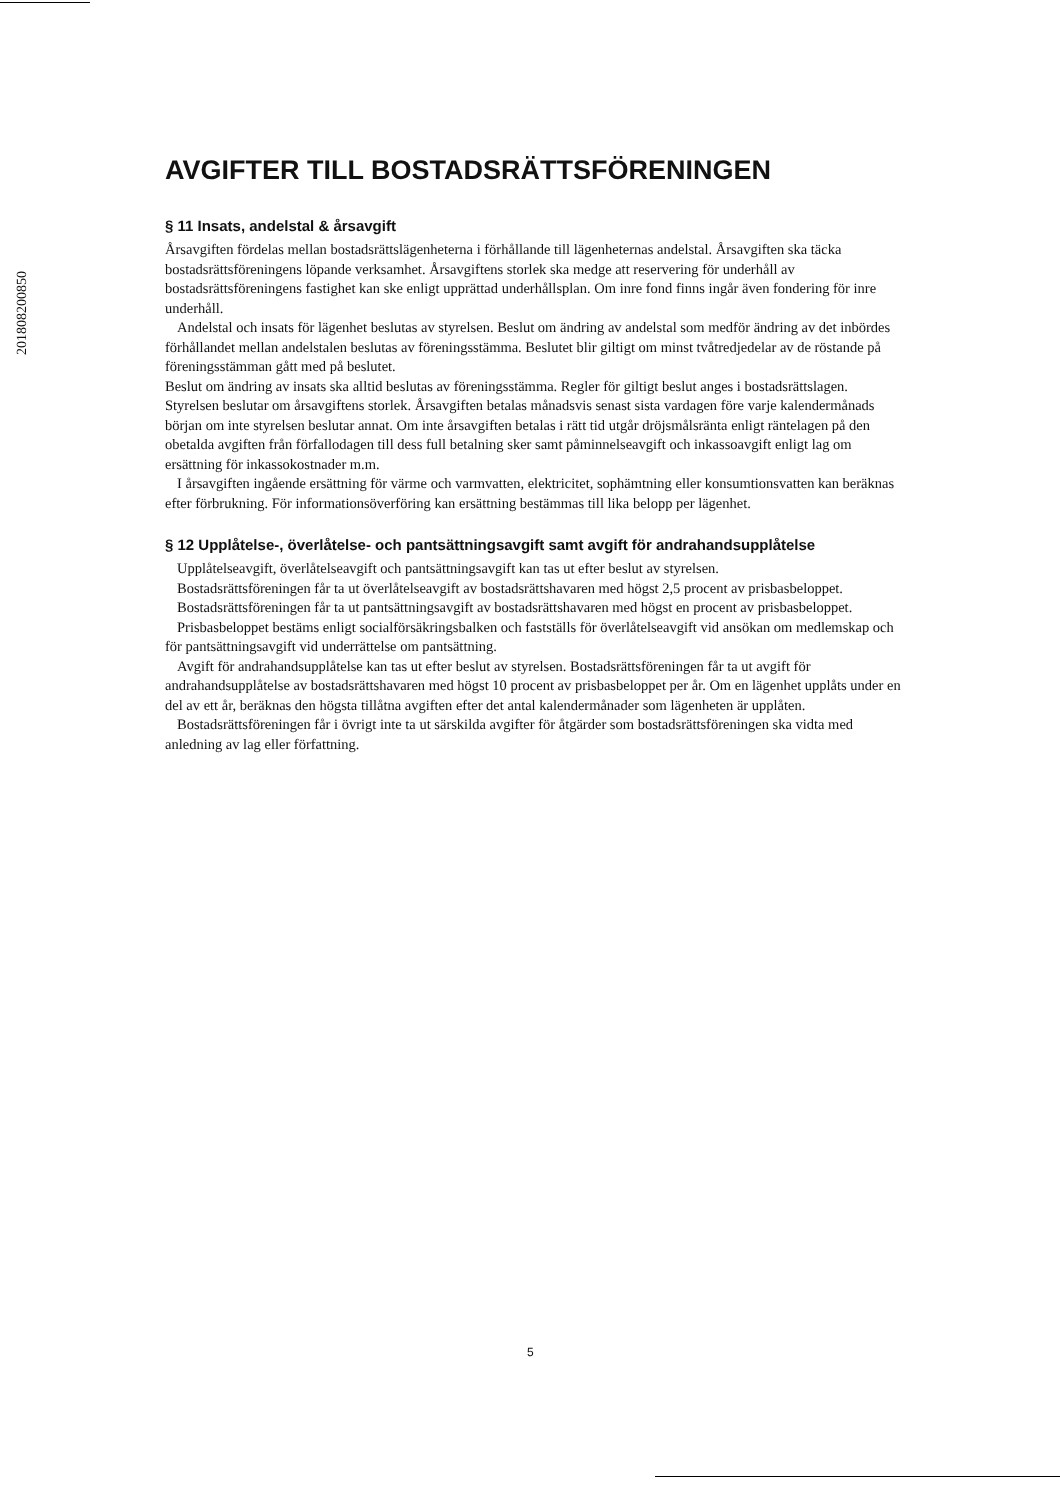201808200850
AVGIFTER TILL BOSTADSRÄTTSFÖRENINGEN
§ 11 Insats, andelstal & årsavgift
Årsavgiften fördelas mellan bostadsrättslägenheterna i förhållande till lägenheternas andelstal. Årsavgiften ska täcka bostadsrättsföreningens löpande verksamhet. Årsavgiftens storlek ska medge att reservering för underhåll av bostadsrättsföreningens fastighet kan ske enligt upprättad underhållsplan. Om inre fond finns ingår även fondering för inre underhåll.
Andelstal och insats för lägenhet beslutas av styrelsen. Beslut om ändring av andelstal som medför ändring av det inbördes förhållandet mellan andelstalen beslutas av föreningsstämma. Beslutet blir giltigt om minst tvåtredjedelar av de röstande på föreningsstämman gått med på beslutet.
Beslut om ändring av insats ska alltid beslutas av föreningsstämma. Regler för giltigt beslut anges i bostadsrättslagen.
Styrelsen beslutar om årsavgiftens storlek. Årsavgiften betalas månadsvis senast sista vardagen före varje kalendermånads början om inte styrelsen beslutar annat. Om inte årsavgiften betalas i rätt tid utgår dröjsmålsränta enligt räntelagen på den obetalda avgiften från förfallodagen till dess full betalning sker samt påminnelseavgift och inkassoavgift enligt lag om ersättning för inkassokostnader m.m.
I årsavgiften ingående ersättning för värme och varmvatten, elektricitet, sophämtning eller konsumtionsvatten kan beräknas efter förbrukning. För informationsöverföring kan ersättning bestämmas till lika belopp per lägenhet.
§ 12 Upplåtelse-, överlåtelse- och pantsättningsavgift samt avgift för andrahandsupplåtelse
Upplåtelseavgift, överlåtelseavgift och pantsättningsavgift kan tas ut efter beslut av styrelsen.
Bostadsrättsföreningen får ta ut överlåtelseavgift av bostadsrättshavaren med högst 2,5 procent av prisbasbeloppet.
Bostadsrättsföreningen får ta ut pantsättningsavgift av bostadsrättshavaren med högst en procent av prisbasbeloppet.
Prisbasbeloppet bestäms enligt socialförsäkringsbalken och fastställs för överlåtelseavgift vid ansökan om medlemskap och för pantsättningsavgift vid underrättelse om pantsättning.
Avgift för andrahandsupplåtelse kan tas ut efter beslut av styrelsen. Bostadsrättsföreningen får ta ut avgift för andrahandsupplåtelse av bostadsrättshavaren med högst 10 procent av prisbasbeloppet per år. Om en lägenhet upplåts under en del av ett år, beräknas den högsta tillåtna avgiften efter det antal kalendermånader som lägenheten är upplåten.
Bostadsrättsföreningen får i övrigt inte ta ut särskilda avgifter för åtgärder som bostadsrättsföreningen ska vidta med anledning av lag eller författning.
5